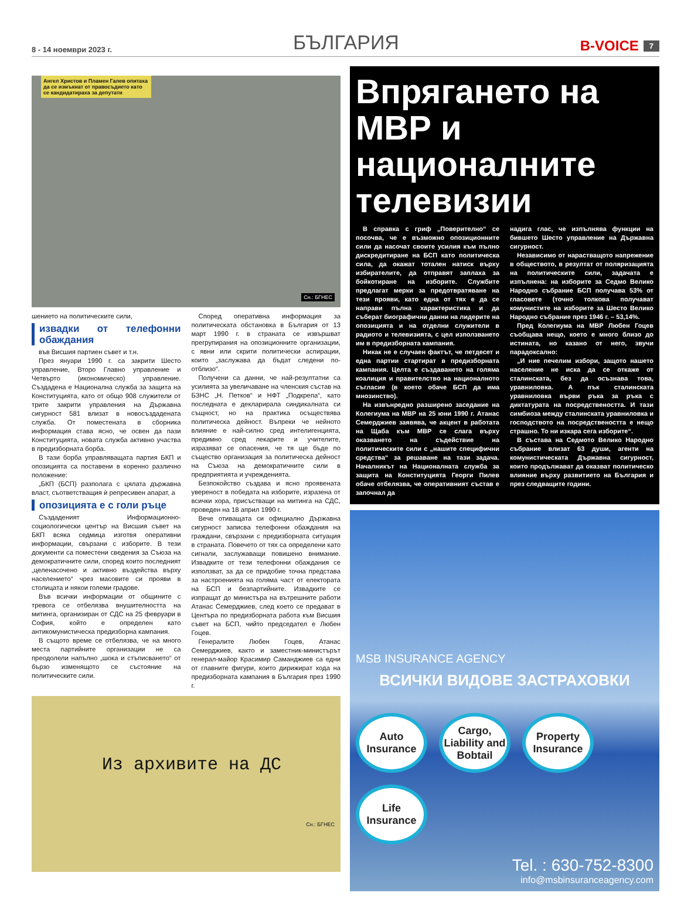8 - 14 ноември 2023 г. БЪЛГАРИЯ B-VOICE 7
Ангел Христов и Пламен Галев опитаха да се измъкнат от правосъдието като се кандидатираха за депутати
Сн.: БГНЕС
шението на политическите сили,
извадки от телефонни обаждания
във Висшия партиен съвет и т.н.
През януари 1990 г. са закрити Шесто управление, Второ Главно управление и Четвърто (икономическо) управление. Създадена е Национална служба за защита на Конституцията, като от общо 908 служители от трите закрити управления на Държавна сигурност 581 влизат в новосъздадената служба. От поместената в сборника информация става ясно, че освен да пази Конституцията, новата служба активно участва в предизборната борба.
В тази борба управляващата партия БКП и опозицията са поставени в коренно различно положение:
„БКП (БСП) разполага с цялата държавна власт, съответстващия ѝ репресивен апарат, а
опозицията е с голи ръце
Създаденият Информационно-социологически център на Висшия съвет на БКП всяка седмица изготвя оперативни информации, свързани с изборите. В тези документи са поместени сведения за Съюза на демократичните сили, според които последният „целенасочено и активно въздейства върху населението“ чрез масовите си прояви в столицата и някои големи градове.
Във всички информации от общините с тревога се отбелязва внушителността на митинга, организиран от СДС на 25 февруари в София, който е определен като антикомунистическа предизборна кампания.
В същото време се отбелязва, че на много места партийните организации не са преодолели напълно „шока и стъписването“ от бързо изменящото се състояние на политическите сили.
Според оперативна информация за политическата обстановка в България от 13 март 1990 г. в страната се извършват прегрупирания на опозиционните организации, с явни или скрити политически аспирации, които „заслужава да бъдат следени по-отблизо“.
Получени са данни, че най-резултатни са усилията за увеличаване на членския състав на БЗНС „Н. Петков“ и НФТ „Подкрепа“, като последната е декларирала синдикалната си същност, но на практика осъществява политическа дейност. Въпреки че нейното влияние е най-силно сред интелигенцията, предимно сред лекарите и учителите, изразяват се опасения, че тя ще бъде по същество организация за политическа дейност на Съюза на демократичните сили в предприятията и учрежденията.
Безпокойство създава и ясно проявената увереност в победата на изборите, изразена от всички хора, присъстващи на митинга на СДС, проведен на 18 април 1990 г.
Вече отиващата си официално Държавна сигурност записва телефонни обаждания на граждани, свързани с предизборната ситуация в страната. Повечето от тях са определени като сигнали, заслужаващи повишено внимание. Извадките от тези телефонни обаждания се използват, за да се придобие точна представа за настроенията на голяма част от електората на БСП и безпартийните. Извадките се изпращат до министъра на вътрешните работи Атанас Семерджиев, след което се предават в Центъра по предизборната работа към Висшия съвет на БСП, чийто председател е Любен Гоцев.
Генералите Любен Гоцев, Атанас Семерджиев, както и заместник-министърът генерал-майор Красимир Саманджиев са едни от главните фигури, които дирижират хода на предизборната кампания в България през 1990 г.
Из архивите на ДС
Сн.: БГНЕС
Впрягането на МВР и националните телевизии
В справка с гриф „Поверително“ се посочва, че е възможно опозиционните сили да насочат своите усилия към пълно дискредитиране на БСП като политическа сила, да окажат тотален натиск върху избирателите, да отправят заплаха за бойкотиране на изборите. Службите предлагат мерки за предотвратяване на тези прояви, като една от тях е да се направи пълна характеристика и да съберат биографични данни на лидерите на опозицията и на отделни служители в радиото и телевизията, с цел използването им в предизборната кампания.
Никак не е случаен фактът, че петдесет и една партии стартират в предизборната кампания. Целта е създаването на голяма коалиция и правителство на националното съгласие (в което обаче БСП да има мнозинство).
На извънредно разширено заседание на Колегиума на МВР на 25 юни 1990 г. Атанас Семерджиев заявява, че акцент в работата на Щаба към МВР се слага върху оказването на съдействие на политическите сили с „нашите специфични средства“ за решаване на тази задача. Началникът на Националната служба за защита на Конституцията Георги Пилев обаче отбелязва, че оперативният състав е започнал да
надига глас, че изпълнява функции на бившето Шесто управление на Държавна сигурност.
Независимо от нарастващото напрежение в обществото, в резултат от поляризацията на политическите сили, задачата е изпълнена: на изборите за Седмо Велико Народно събрание БСП получава 53% от гласовете (точно толкова получават комунистите на изборите за Шесто Велико Народно събрание през 1946 г. – 53,14%.
Пред Колегиума на МВР Любен Гоцев съобщава нещо, което е много близо до истината, но казано от него, звучи парадоксално:
„И ние печелим избори, защото нашето население не иска да се откаже от сталинската, без да осъзнава това, уравниловка. А пък сталинската уравниловка върви ръка за ръка с диктатурата на посредствеността. И тази симбиоза между сталинската уравниловка и господството на посредствеността е нещо страшно. То ни изкара сега изборите“.
В състава на Седмото Велико Народно събрание влизат 63 души, агенти на комунистическата Държавна сигурност, които продължават да оказват политическо влияние върху развитието на България и през следващите години.
MSB INSURANCE AGENCY
ВСИЧКИ ВИДОВЕ ЗАСТРАХОВКИ
Auto Insurance Cargo, Liability and Bobtail Property Insurance Life Insurance
Tel. : 630-752-8300
info@msbinsuranceagency.com